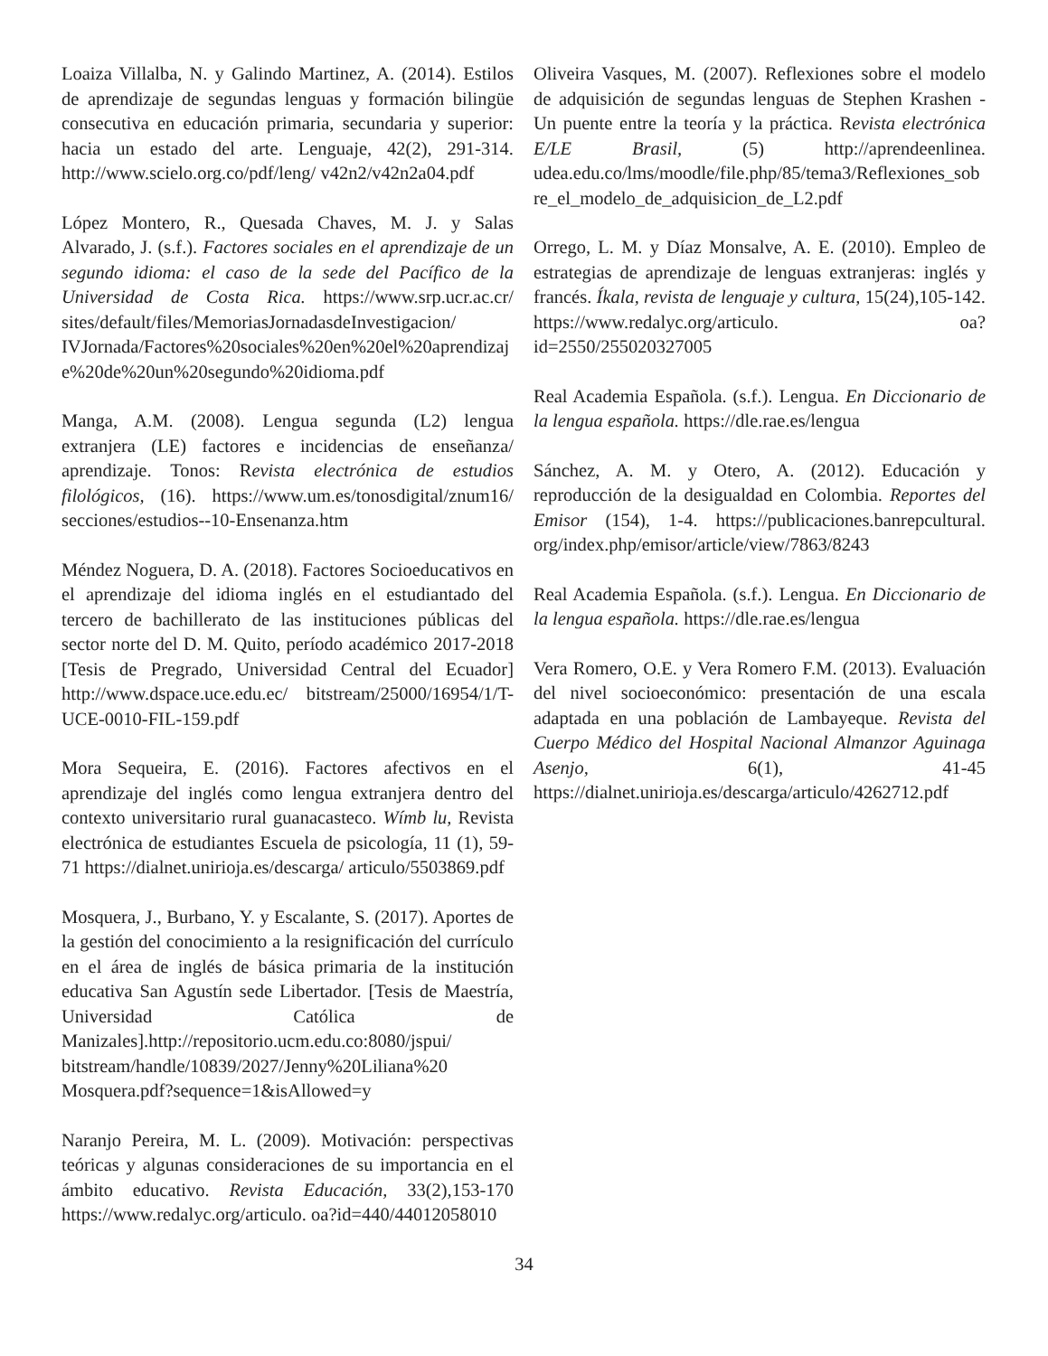Loaiza Villalba, N. y Galindo Martinez, A. (2014). Estilos de aprendizaje de segundas lenguas y formación bilingüe consecutiva en educación primaria, secundaria y superior: hacia un estado del arte. Lenguaje, 42(2), 291-314. http://www.scielo.org.co/pdf/leng/ v42n2/v42n2a04.pdf
López Montero, R., Quesada Chaves, M. J. y Salas Alvarado, J. (s.f.). Factores sociales en el aprendizaje de un segundo idioma: el caso de la sede del Pacífico de la Universidad de Costa Rica. https://www.srp.ucr.ac.cr/ sites/default/files/MemoriasJornadasdeInvestigacion/ IVJornada/Factores%20sociales%20en%20el%20aprendizaje%20de%20un%20segundo%20idioma.pdf
Manga, A.M. (2008). Lengua segunda (L2) lengua extranjera (LE) factores e incidencias de enseñanza/ aprendizaje. Tonos: Revista electrónica de estudios filológicos, (16). https://www.um.es/tonosdigital/znum16/ secciones/estudios--10-Ensenanza.htm
Méndez Noguera, D. A. (2018). Factores Socioeducativos en el aprendizaje del idioma inglés en el estudiantado del tercero de bachillerato de las instituciones públicas del sector norte del D. M. Quito, período académico 2017-2018 [Tesis de Pregrado, Universidad Central del Ecuador] http://www.dspace.uce.edu.ec/ bitstream/25000/16954/1/T-UCE-0010-FIL-159.pdf
Mora Sequeira, E. (2016). Factores afectivos en el aprendizaje del inglés como lengua extranjera dentro del contexto universitario rural guanacasteco. Wímb lu, Revista electrónica de estudiantes Escuela de psicología, 11 (1), 59-71 https://dialnet.unirioja.es/descarga/ articulo/5503869.pdf
Mosquera, J., Burbano, Y. y Escalante, S. (2017). Aportes de la gestión del conocimiento a la resignificación del currículo en el área de inglés de básica primaria de la institución educativa San Agustín sede Libertador. [Tesis de Maestría, Universidad Católica de Manizales].http://repositorio.ucm.edu.co:8080/jspui/ bitstream/handle/10839/2027/Jenny%20Liliana%20 Mosquera.pdf?sequence=1&isAllowed=y
Naranjo Pereira, M. L. (2009). Motivación: perspectivas teóricas y algunas consideraciones de su importancia en el ámbito educativo. Revista Educación, 33(2),153-170 https://www.redalyc.org/articulo. oa?id=440/44012058010
Oliveira Vasques, M. (2007). Reflexiones sobre el modelo de adquisición de segundas lenguas de Stephen Krashen - Un puente entre la teoría y la práctica. Revista electrónica E/LE Brasil, (5) http://aprendeenlinea. udea.edu.co/lms/moodle/file.php/85/tema3/Reflexiones_sobre_el_modelo_de_adquisicion_de_L2.pdf
Orrego, L. M. y Díaz Monsalve, A. E. (2010). Empleo de estrategias de aprendizaje de lenguas extranjeras: inglés y francés. Íkala, revista de lenguaje y cultura, 15(24),105-142. https://www.redalyc.org/articulo. oa?id=2550/255020327005
Real Academia Española. (s.f.). Lengua. En Diccionario de la lengua española. https://dle.rae.es/lengua
Sánchez, A. M. y Otero, A. (2012). Educación y reproducción de la desigualdad en Colombia. Reportes del Emisor (154), 1-4. https://publicaciones.banrepcultural. org/index.php/emisor/article/view/7863/8243
Real Academia Española. (s.f.). Lengua. En Diccionario de la lengua española. https://dle.rae.es/lengua
Vera Romero, O.E. y Vera Romero F.M. (2013). Evaluación del nivel socioeconómico: presentación de una escala adaptada en una población de Lambayeque. Revista del Cuerpo Médico del Hospital Nacional Almanzor Aguinaga Asenjo, 6(1), 41-45 https://dialnet.unirioja.es/descarga/articulo/4262712.pdf
34